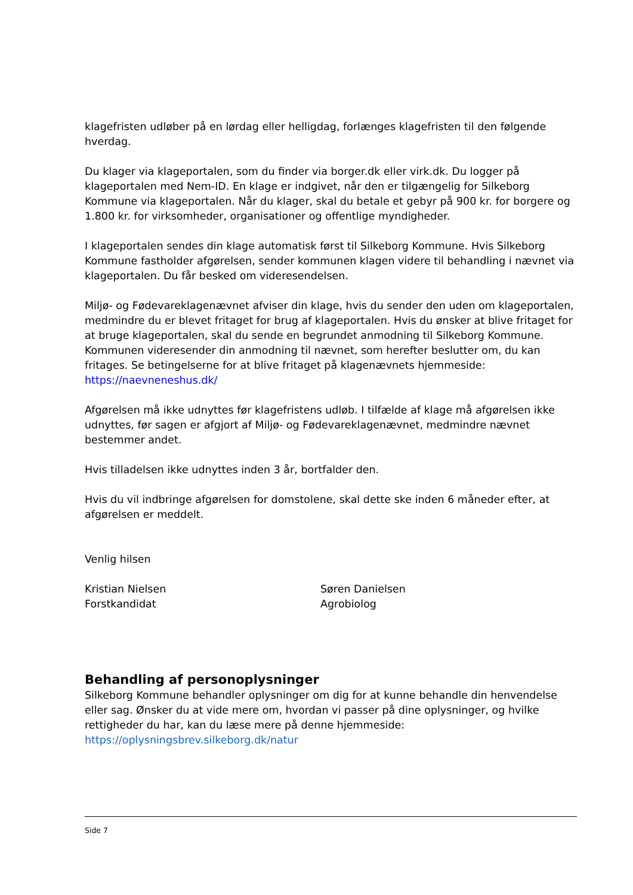klagefristen udløber på en lørdag eller helligdag, forlænges klagefristen til den følgende hverdag.
Du klager via klageportalen, som du finder via borger.dk eller virk.dk. Du logger på klageportalen med Nem-ID. En klage er indgivet, når den er tilgængelig for Silkeborg Kommune via klageportalen. Når du klager, skal du betale et gebyr på 900 kr. for borgere og 1.800 kr. for virksomheder, organisationer og offentlige myndigheder.
I klageportalen sendes din klage automatisk først til Silkeborg Kommune. Hvis Silkeborg Kommune fastholder afgørelsen, sender kommunen klagen videre til behandling i nævnet via klageportalen. Du får besked om videresendelsen.
Miljø- og Fødevareklagenævnet afviser din klage, hvis du sender den uden om klageportalen, medmindre du er blevet fritaget for brug af klageportalen. Hvis du ønsker at blive fritaget for at bruge klageportalen, skal du sende en begrundet anmodning til Silkeborg Kommune.
Kommunen videresender din anmodning til nævnet, som herefter beslutter om, du kan fritages. Se betingelserne for at blive fritaget på klagenævnets hjemmeside: https://naevneneshus.dk/
Afgørelsen må ikke udnyttes før klagefristens udløb. I tilfælde af klage må afgørelsen ikke udnyttes, før sagen er afgjort af Miljø- og Fødevareklagenævnet, medmindre nævnet bestemmer andet.
Hvis tilladelsen ikke udnyttes inden 3 år, bortfalder den.
Hvis du vil indbringe afgørelsen for domstolene, skal dette ske inden 6 måneder efter, at afgørelsen er meddelt.
Venlig hilsen
Kristian Nielsen
Forstkandidat
Søren Danielsen
Agrobiolog
Behandling af personoplysninger
Silkeborg Kommune behandler oplysninger om dig for at kunne behandle din henvendelse eller sag. Ønsker du at vide mere om, hvordan vi passer på dine oplysninger, og hvilke rettigheder du har, kan du læse mere på denne hjemmeside: https://oplysningsbrev.silkeborg.dk/natur
Side 7